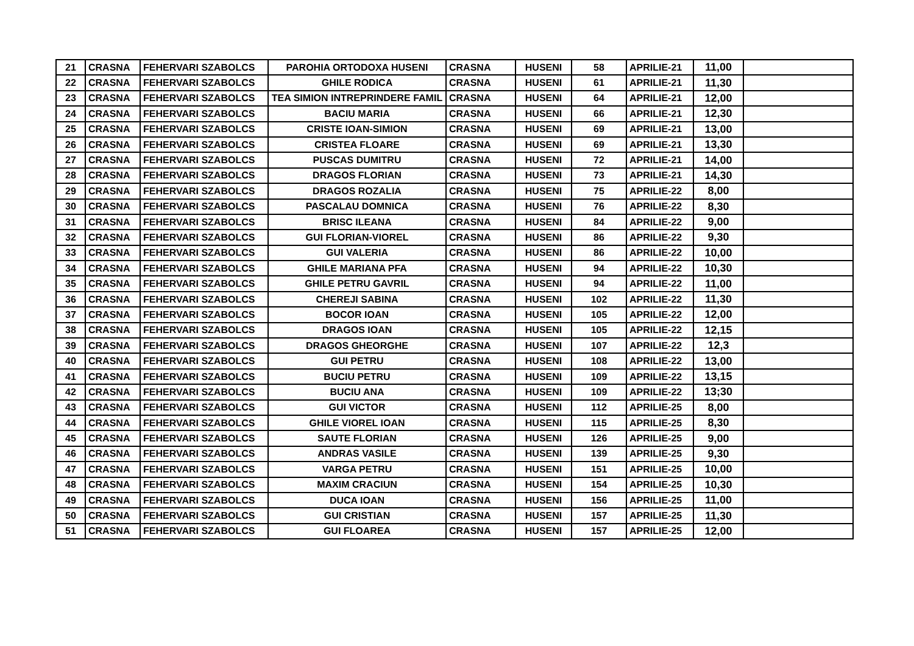| 21 | CRASNA | FEHERVARI SZABOLCS | PAROHIA ORTODOXA HUSENI | CRASNA | HUSENI | 58 | APRILIE-21 | 11,00 | |
| 22 | CRASNA | FEHERVARI SZABOLCS | GHILE RODICA | CRASNA | HUSENI | 61 | APRILIE-21 | 11,30 | |
| 23 | CRASNA | FEHERVARI SZABOLCS | TEA SIMION INTREPRINDERE FAMIL | CRASNA | HUSENI | 64 | APRILIE-21 | 12,00 | |
| 24 | CRASNA | FEHERVARI SZABOLCS | BACIU MARIA | CRASNA | HUSENI | 66 | APRILIE-21 | 12,30 | |
| 25 | CRASNA | FEHERVARI SZABOLCS | CRISTE IOAN-SIMION | CRASNA | HUSENI | 69 | APRILIE-21 | 13,00 | |
| 26 | CRASNA | FEHERVARI SZABOLCS | CRISTEA FLOARE | CRASNA | HUSENI | 69 | APRILIE-21 | 13,30 | |
| 27 | CRASNA | FEHERVARI SZABOLCS | PUSCAS DUMITRU | CRASNA | HUSENI | 72 | APRILIE-21 | 14,00 | |
| 28 | CRASNA | FEHERVARI SZABOLCS | DRAGOS FLORIAN | CRASNA | HUSENI | 73 | APRILIE-21 | 14,30 | |
| 29 | CRASNA | FEHERVARI SZABOLCS | DRAGOS ROZALIA | CRASNA | HUSENI | 75 | APRILIE-22 | 8,00 | |
| 30 | CRASNA | FEHERVARI SZABOLCS | PASCALAU DOMNICA | CRASNA | HUSENI | 76 | APRILIE-22 | 8,30 | |
| 31 | CRASNA | FEHERVARI SZABOLCS | BRISC ILEANA | CRASNA | HUSENI | 84 | APRILIE-22 | 9,00 | |
| 32 | CRASNA | FEHERVARI SZABOLCS | GUI FLORIAN-VIOREL | CRASNA | HUSENI | 86 | APRILIE-22 | 9,30 | |
| 33 | CRASNA | FEHERVARI SZABOLCS | GUI VALERIA | CRASNA | HUSENI | 86 | APRILIE-22 | 10,00 | |
| 34 | CRASNA | FEHERVARI SZABOLCS | GHILE MARIANA PFA | CRASNA | HUSENI | 94 | APRILIE-22 | 10,30 | |
| 35 | CRASNA | FEHERVARI SZABOLCS | GHILE PETRU GAVRIL | CRASNA | HUSENI | 94 | APRILIE-22 | 11,00 | |
| 36 | CRASNA | FEHERVARI SZABOLCS | CHEREJI SABINA | CRASNA | HUSENI | 102 | APRILIE-22 | 11,30 | |
| 37 | CRASNA | FEHERVARI SZABOLCS | BOCOR IOAN | CRASNA | HUSENI | 105 | APRILIE-22 | 12,00 | |
| 38 | CRASNA | FEHERVARI SZABOLCS | DRAGOS IOAN | CRASNA | HUSENI | 105 | APRILIE-22 | 12,15 | |
| 39 | CRASNA | FEHERVARI SZABOLCS | DRAGOS GHEORGHE | CRASNA | HUSENI | 107 | APRILIE-22 | 12,3 | |
| 40 | CRASNA | FEHERVARI SZABOLCS | GUI PETRU | CRASNA | HUSENI | 108 | APRILIE-22 | 13,00 | |
| 41 | CRASNA | FEHERVARI SZABOLCS | BUCIU PETRU | CRASNA | HUSENI | 109 | APRILIE-22 | 13,15 | |
| 42 | CRASNA | FEHERVARI SZABOLCS | BUCIU ANA | CRASNA | HUSENI | 109 | APRILIE-22 | 13;30 | |
| 43 | CRASNA | FEHERVARI SZABOLCS | GUI VICTOR | CRASNA | HUSENI | 112 | APRILIE-25 | 8,00 | |
| 44 | CRASNA | FEHERVARI SZABOLCS | GHILE VIOREL IOAN | CRASNA | HUSENI | 115 | APRILIE-25 | 8,30 | |
| 45 | CRASNA | FEHERVARI SZABOLCS | SAUTE FLORIAN | CRASNA | HUSENI | 126 | APRILIE-25 | 9,00 | |
| 46 | CRASNA | FEHERVARI SZABOLCS | ANDRAS VASILE | CRASNA | HUSENI | 139 | APRILIE-25 | 9,30 | |
| 47 | CRASNA | FEHERVARI SZABOLCS | VARGA PETRU | CRASNA | HUSENI | 151 | APRILIE-25 | 10,00 | |
| 48 | CRASNA | FEHERVARI SZABOLCS | MAXIM CRACIUN | CRASNA | HUSENI | 154 | APRILIE-25 | 10,30 | |
| 49 | CRASNA | FEHERVARI SZABOLCS | DUCA IOAN | CRASNA | HUSENI | 156 | APRILIE-25 | 11,00 | |
| 50 | CRASNA | FEHERVARI SZABOLCS | GUI CRISTIAN | CRASNA | HUSENI | 157 | APRILIE-25 | 11,30 | |
| 51 | CRASNA | FEHERVARI SZABOLCS | GUI FLOAREA | CRASNA | HUSENI | 157 | APRILIE-25 | 12,00 | |